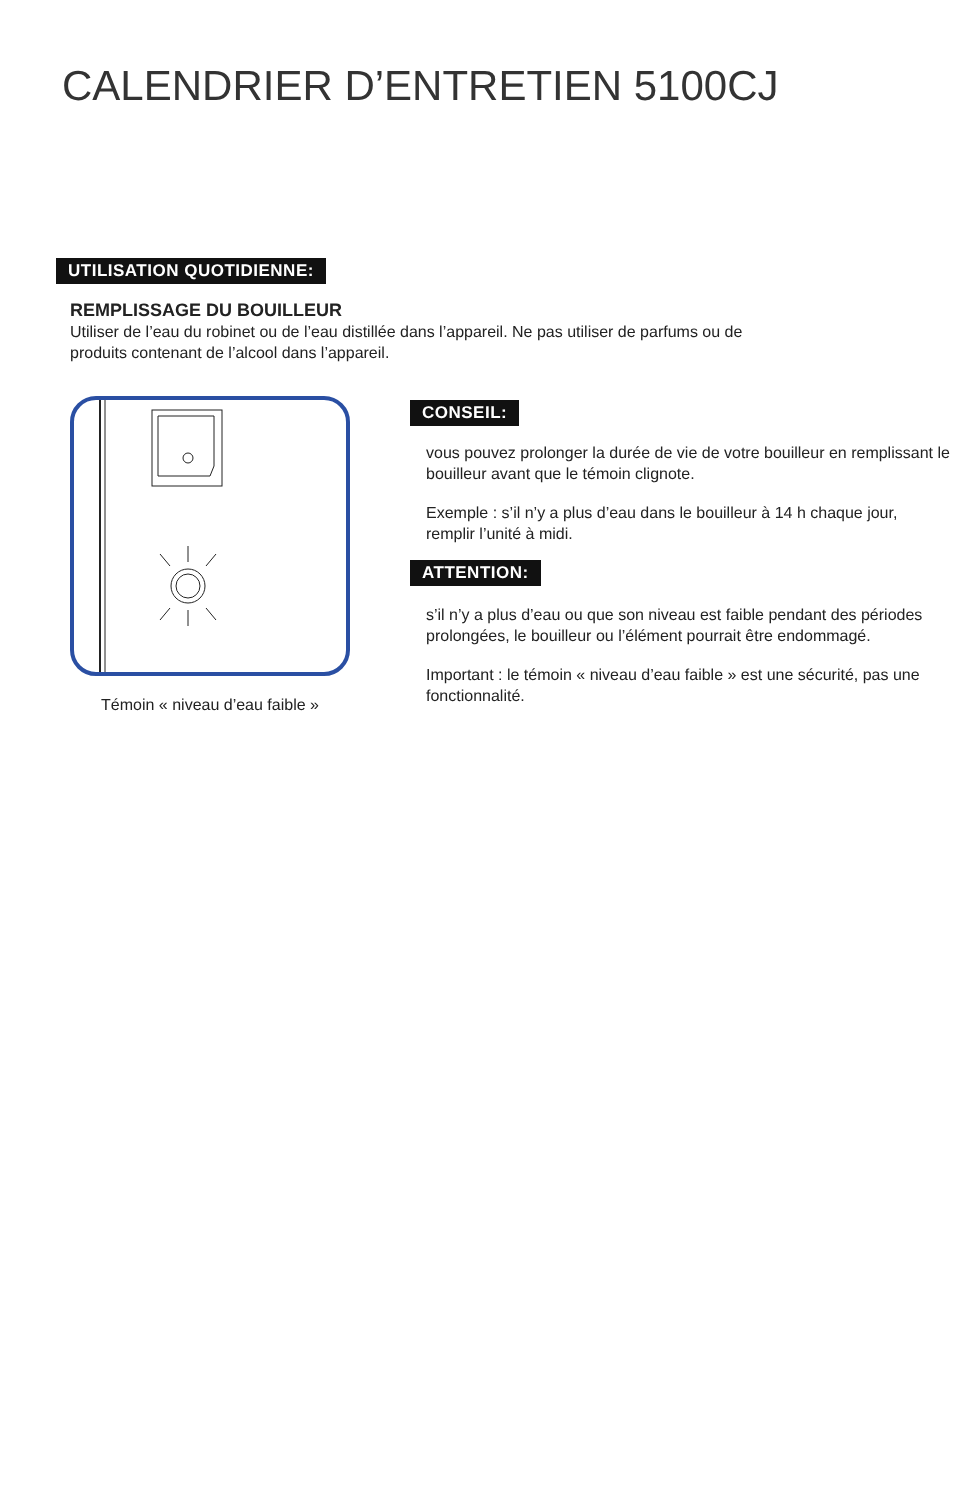CALENDRIER D’ENTRETIEN 5100CJ
UTILISATION QUOTIDIENNE:
REMPLISSAGE DU BOUILLEUR
Utiliser de l’eau du robinet ou de l’eau distillée dans l’appareil. Ne pas utiliser de parfums ou de produits contenant de l’alcool dans l’appareil.
Témoin « niveau d’eau faible »
CONSEIL:
vous pouvez prolonger la durée de vie de votre bouilleur en remplissant le bouilleur avant que le témoin clignote.
Exemple : s’il n’y a plus d’eau dans le bouilleur à 14 h chaque jour, remplir l’unité à midi.
ATTENTION:
s’il n’y a plus d’eau ou que son niveau est faible pendant des périodes prolongées, le bouilleur ou l’élément pourrait être endommagé.
Important : le témoin « niveau d’eau faible » est une sécurité, pas une fonctionnalité.